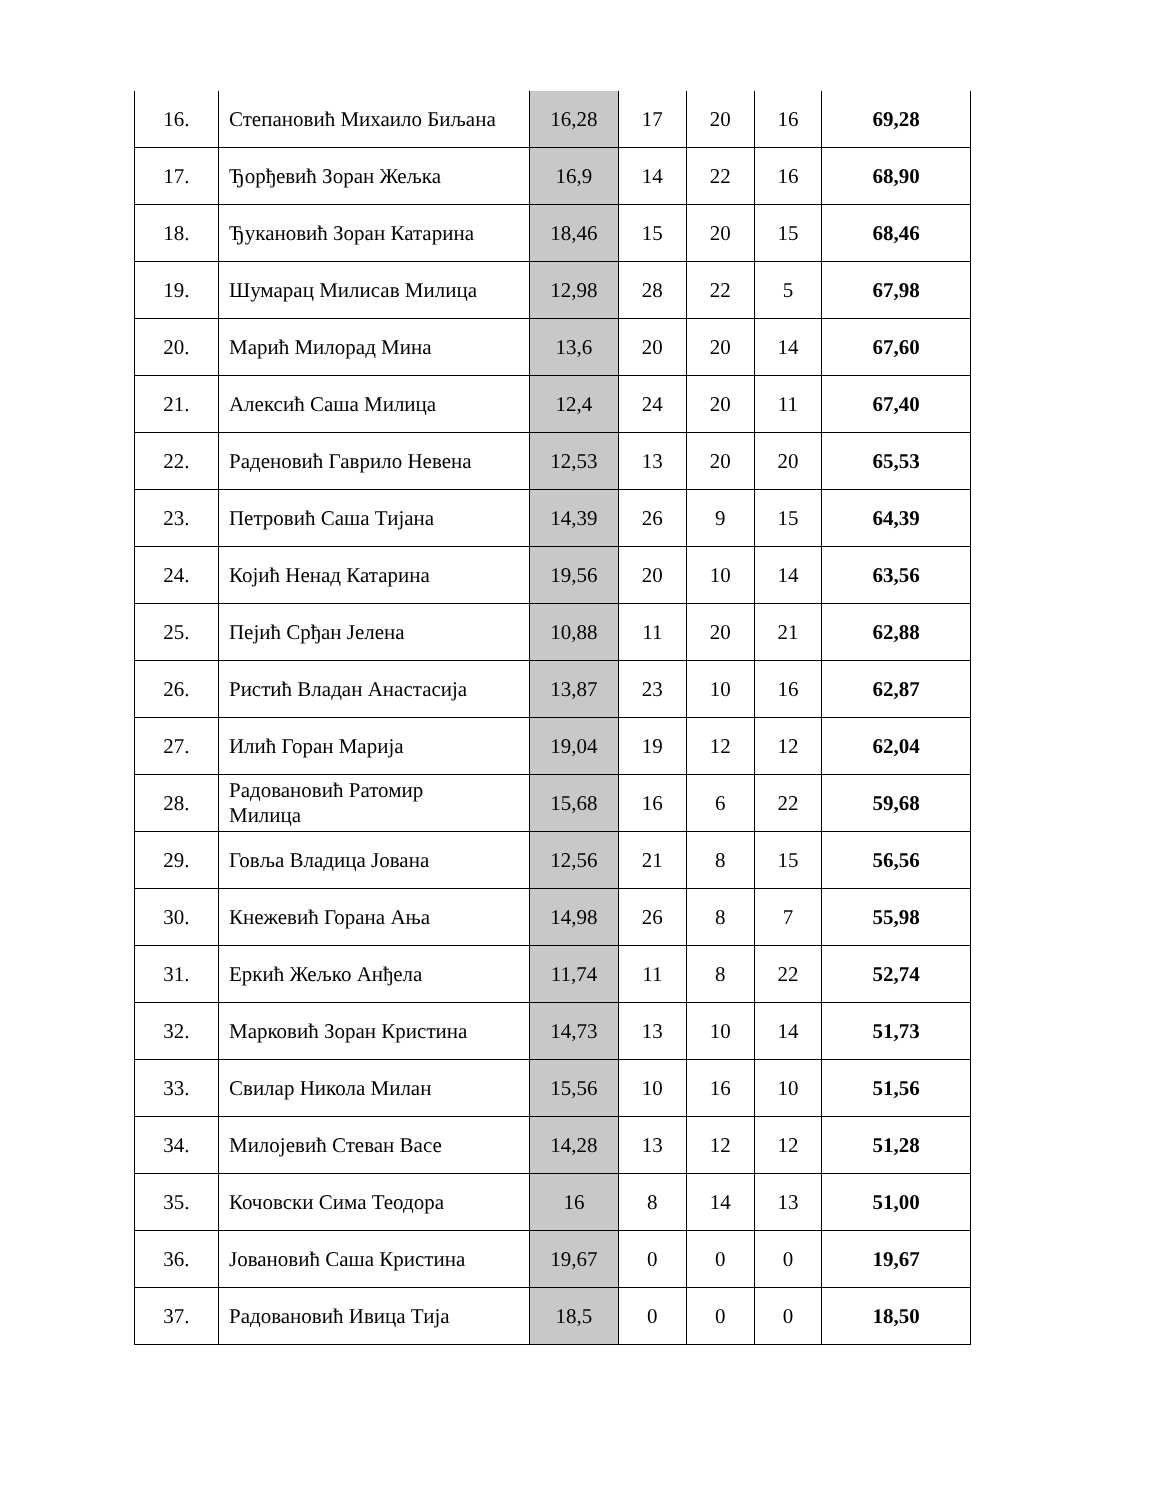| 16. | Степановић Михаило Биљана | 16,28 | 17 | 20 | 16 | 69,28 |
| 17. | Ђорђевић Зоран Жељка | 16,9 | 14 | 22 | 16 | 68,90 |
| 18. | Ђукановић Зоран Катарина | 18,46 | 15 | 20 | 15 | 68,46 |
| 19. | Шумарац Милисав Милица | 12,98 | 28 | 22 | 5 | 67,98 |
| 20. | Марић Милорад Мина | 13,6 | 20 | 20 | 14 | 67,60 |
| 21. | Алексић Саша Милица | 12,4 | 24 | 20 | 11 | 67,40 |
| 22. | Раденовић Гаврило Невена | 12,53 | 13 | 20 | 20 | 65,53 |
| 23. | Петровић Саша Тијана | 14,39 | 26 | 9 | 15 | 64,39 |
| 24. | Којић Ненад Катарина | 19,56 | 20 | 10 | 14 | 63,56 |
| 25. | Пејић Срђан Јелена | 10,88 | 11 | 20 | 21 | 62,88 |
| 26. | Ристић Владан Анастасија | 13,87 | 23 | 10 | 16 | 62,87 |
| 27. | Илић Горан Марија | 19,04 | 19 | 12 | 12 | 62,04 |
| 28. | Радовановић Ратомир Милица | 15,68 | 16 | 6 | 22 | 59,68 |
| 29. | Говља Владица Јована | 12,56 | 21 | 8 | 15 | 56,56 |
| 30. | Кнежевић Горана Ања | 14,98 | 26 | 8 | 7 | 55,98 |
| 31. | Еркић Жељко Анђела | 11,74 | 11 | 8 | 22 | 52,74 |
| 32. | Марковић Зоран Кристина | 14,73 | 13 | 10 | 14 | 51,73 |
| 33. | Свилар Никола Милан | 15,56 | 10 | 16 | 10 | 51,56 |
| 34. | Милојевић Стеван Васе | 14,28 | 13 | 12 | 12 | 51,28 |
| 35. | Кочовски Сима Теодора | 16 | 8 | 14 | 13 | 51,00 |
| 36. | Јовановић Саша Кристина | 19,67 | 0 | 0 | 0 | 19,67 |
| 37. | Радовановић Ивица Тија | 18,5 | 0 | 0 | 0 | 18,50 |